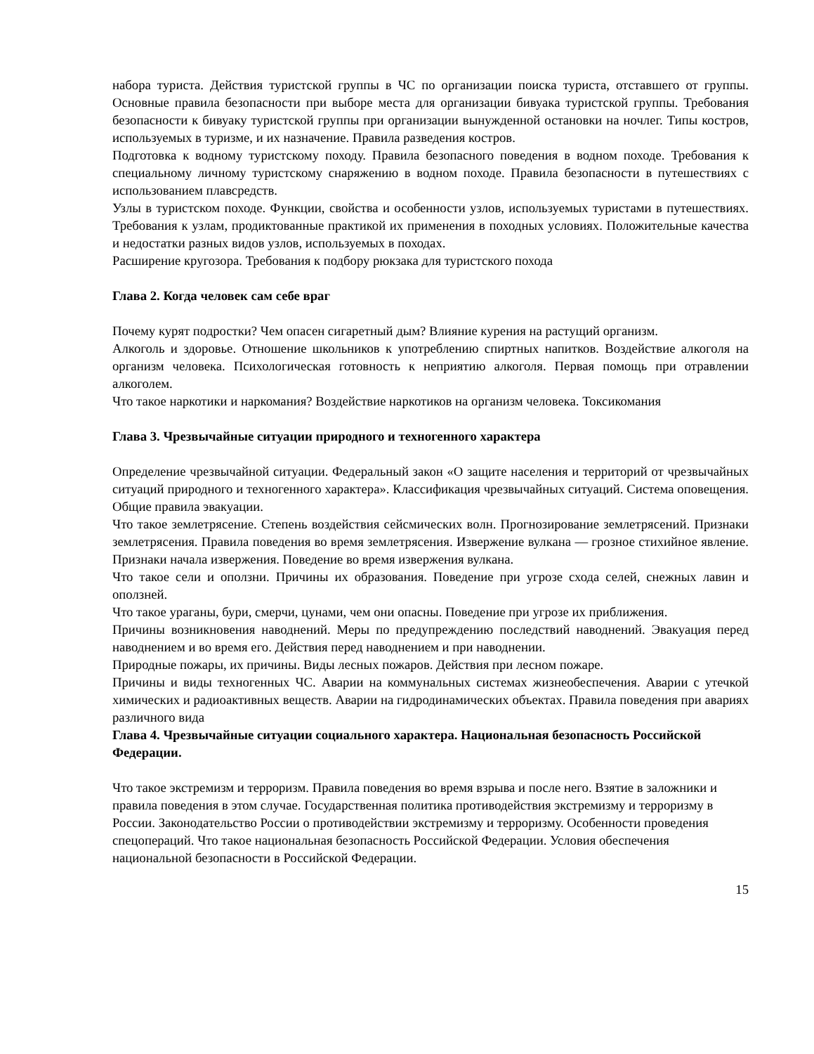набора туриста. Действия туристской группы в ЧС по организации поиска туриста, отставшего от группы. Основные правила безопасности при выборе места для организации бивуака туристской группы. Требования безопасности к бивуаку туристской группы при организации вынужденной остановки на ночлег. Типы костров, используемых в туризме, и их назначение. Правила разведения костров.
Подготовка к водному туристскому походу. Правила безопасного поведения в водном походе. Требования к специальному личному туристскому снаряжению в водном походе. Правила безопасности в путешествиях с использованием плавсредств.
Узлы в туристском походе. Функции, свойства и особенности узлов, используемых туристами в путешествиях. Требования к узлам, продиктованные практикой их применения в походных условиях. Положительные качества и недостатки разных видов узлов, используемых в походах.
Расширение кругозора. Требования к подбору рюкзака для туристского похода
Глава 2. Когда человек сам себе враг
Почему курят подростки? Чем опасен сигаретный дым? Влияние курения на растущий организм.
Алкоголь и здоровье. Отношение школьников к употреблению спиртных напитков. Воздействие алкоголя на организм человека. Психологическая готовность к неприятию алкоголя. Первая помощь при отравлении алкоголем.
Что такое наркотики и наркомания? Воздействие наркотиков на организм человека. Токсикомания
Глава 3. Чрезвычайные ситуации природного и техногенного характера
Определение чрезвычайной ситуации. Федеральный закон «О защите населения и территорий от чрезвычайных ситуаций природного и техногенного характера». Классификация чрезвычайных ситуаций. Система оповещения. Общие правила эвакуации.
Что такое землетрясение. Степень воздействия сейсмических волн. Прогнозирование землетрясений. Признаки землетрясения. Правила поведения во время землетрясения. Извержение вулкана — грозное стихийное явление. Признаки начала извержения. Поведение во время извержения вулкана.
Что такое сели и оползни. Причины их образования. Поведение при угрозе схода селей, снежных лавин и оползней.
Что такое ураганы, бури, смерчи, цунами, чем они опасны. Поведение при угрозе их приближения.
Причины возникновения наводнений. Меры по предупреждению последствий наводнений. Эвакуация перед наводнением и во время его. Действия перед наводнением и при наводнении.
Природные пожары, их причины. Виды лесных пожаров. Действия при лесном пожаре.
Причины и виды техногенных ЧС. Аварии на коммунальных системах жизнеобеспечения. Аварии с утечкой химических и радиоактивных веществ. Аварии на гидродинамических объектах. Правила поведения при авариях различного вида
Глава 4. Чрезвычайные ситуации социального характера. Национальная безопасность Российской Федерации.
Что такое экстремизм и терроризм. Правила поведения во время взрыва и после него. Взятие в заложники и правила поведения в этом случае. Государственная политика противодействия экстремизму и терроризму в России. Законодательство России о противодействии экстремизму и терроризму. Особенности проведения спецопераций. Что такое национальная безопасность Российской Федерации. Условия обеспечения национальной безопасности в Российской Федерации.
15